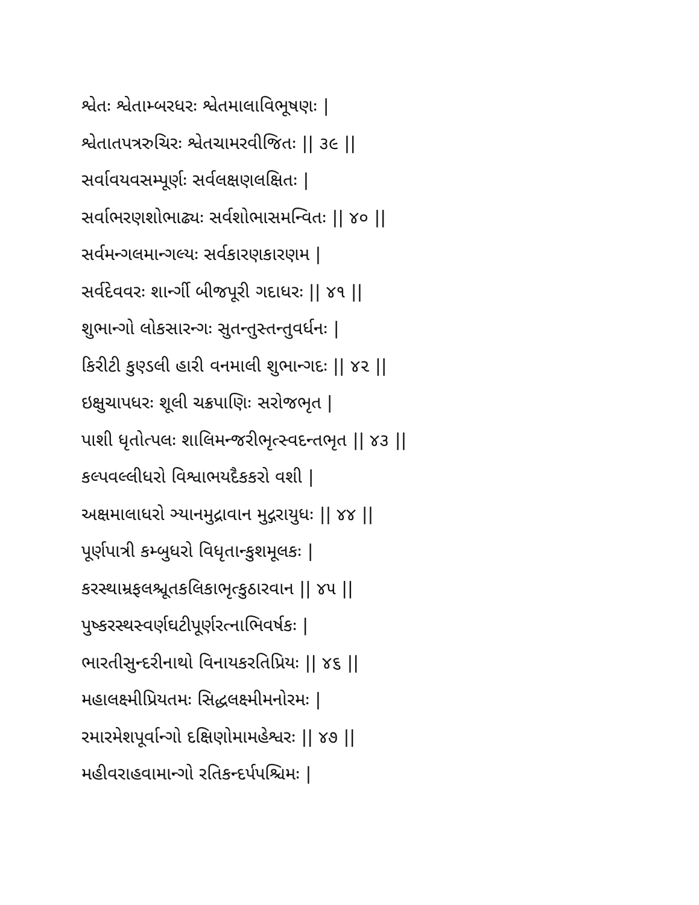શ્વેતઃ શ્વેતામ્બરધરઃ શ્વેતમાલાવિભૂષણઃ |
શ્વેતાતપત્રરુચિરઃ શ્વેતચામરવીજિતઃ || ૩૯ ||
સર્વાવયવસમ્પૂર્ણઃ સર્વલક્ષણલક્ષિતઃ |
સર્વાભરણશોભાઢ્યઃ સર્વશોભાસમન્વિતઃ || ૪૦ ||
સર્વમન્ગલમાન્ગલ્યઃ સર્વકારણકારણમ |
સર્વદેવવરઃ શાર્ન્ગી બીજપૂરી ગદાધરઃ || ૪૧ ||
શુભાન્ગો લોકસારન્ગઃ સુતન્તુસ્તન્તુવર્ધનઃ |
કિરીટી કુણ્ડલી હારી વનમાલી શુભાન્ગદઃ || ૪૨ ||
ઇક્ષુચાપધરઃ શૂલી ચક્રપાણિઃ સરોજભૃત |
પાશી ધૃતોત્પલઃ શાલિમન્જરીભૃત્સ્વદન્તભૃત || ૪૩ ||
કલ્પવલ્લીધરો વિશ્વાભયદૈકકરો વશી |
અક્ષમાલાધરો ઞ્યાનમુદ્રાવાન મુદ્ગરાયુધઃ || ૪૪ ||
પૂર્ણપાત્રી કમ્બુધરો વિધૃતાન્કુશમૂલકઃ |
કરસ્થામ્રફલશ્ચૂતકલિકાભૃત્કુઠારવાન || ૪૫ ||
પુષ્કરસ્થસ્વર્ણઘટીપૂર્ણરત્નાભિવર્ષકઃ |
ભારતીસુન્દરીનાથો વિનાયકરતિપ્રિયઃ || ૪૬ ||
મહાલક્ષ્મીપ્રિયતમઃ સિદ્ધલક્ષ્મીમનોરમઃ |
રમારમેશપૂર્વાન્ગો દક્ષિણોમામહેશ્વરઃ || ૪૭ ||
મહીવરાહવામાન્ગો રતિકન્દર્પપશ્ચિમઃ |